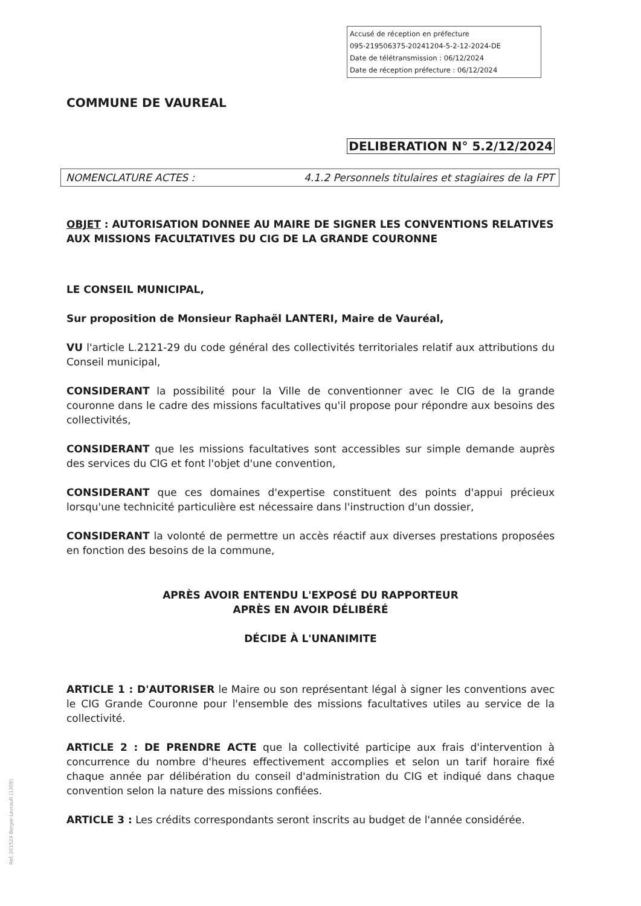Accusé de réception en préfecture
095-219506375-20241204-5-2-12-2024-DE
Date de télétransmission : 06/12/2024
Date de réception préfecture : 06/12/2024
COMMUNE DE VAUREAL
DELIBERATION N° 5.2/12/2024
NOMENCLATURE ACTES : 4.1.2 Personnels titulaires et stagiaires de la FPT
OBJET : AUTORISATION DONNEE AU MAIRE DE SIGNER LES CONVENTIONS RELATIVES AUX MISSIONS FACULTATIVES DU CIG DE LA GRANDE COURONNE
LE CONSEIL MUNICIPAL,
Sur proposition de Monsieur Raphaël LANTERI, Maire de Vauréal,
VU l'article L.2121-29 du code général des collectivités territoriales relatif aux attributions du Conseil municipal,
CONSIDERANT la possibilité pour la Ville de conventionner avec le CIG de la grande couronne dans le cadre des missions facultatives qu'il propose pour répondre aux besoins des collectivités,
CONSIDERANT que les missions facultatives sont accessibles sur simple demande auprès des services du CIG et font l'objet d'une convention,
CONSIDERANT que ces domaines d'expertise constituent des points d'appui précieux lorsqu'une technicité particulière est nécessaire dans l'instruction d'un dossier,
CONSIDERANT la volonté de permettre un accès réactif aux diverses prestations proposées en fonction des besoins de la commune,
APRÈS AVOIR ENTENDU L'EXPOSÉ DU RAPPORTEUR
APRÈS EN AVOIR DÉLIBÉRÉ
DÉCIDE À L'UNANIMITE
ARTICLE 1 : D'AUTORISER le Maire ou son représentant légal à signer les conventions avec le CIG Grande Couronne pour l'ensemble des missions facultatives utiles au service de la collectivité.
ARTICLE 2 : DE PRENDRE ACTE que la collectivité participe aux frais d'intervention à concurrence du nombre d'heures effectivement accomplies et selon un tarif horaire fixé chaque année par délibération du conseil d'administration du CIG et indiqué dans chaque convention selon la nature des missions confiées.
ARTICLE 3 : Les crédits correspondants seront inscrits au budget de l'année considérée.
Ref. 201524 Berger-Levrault (1309)